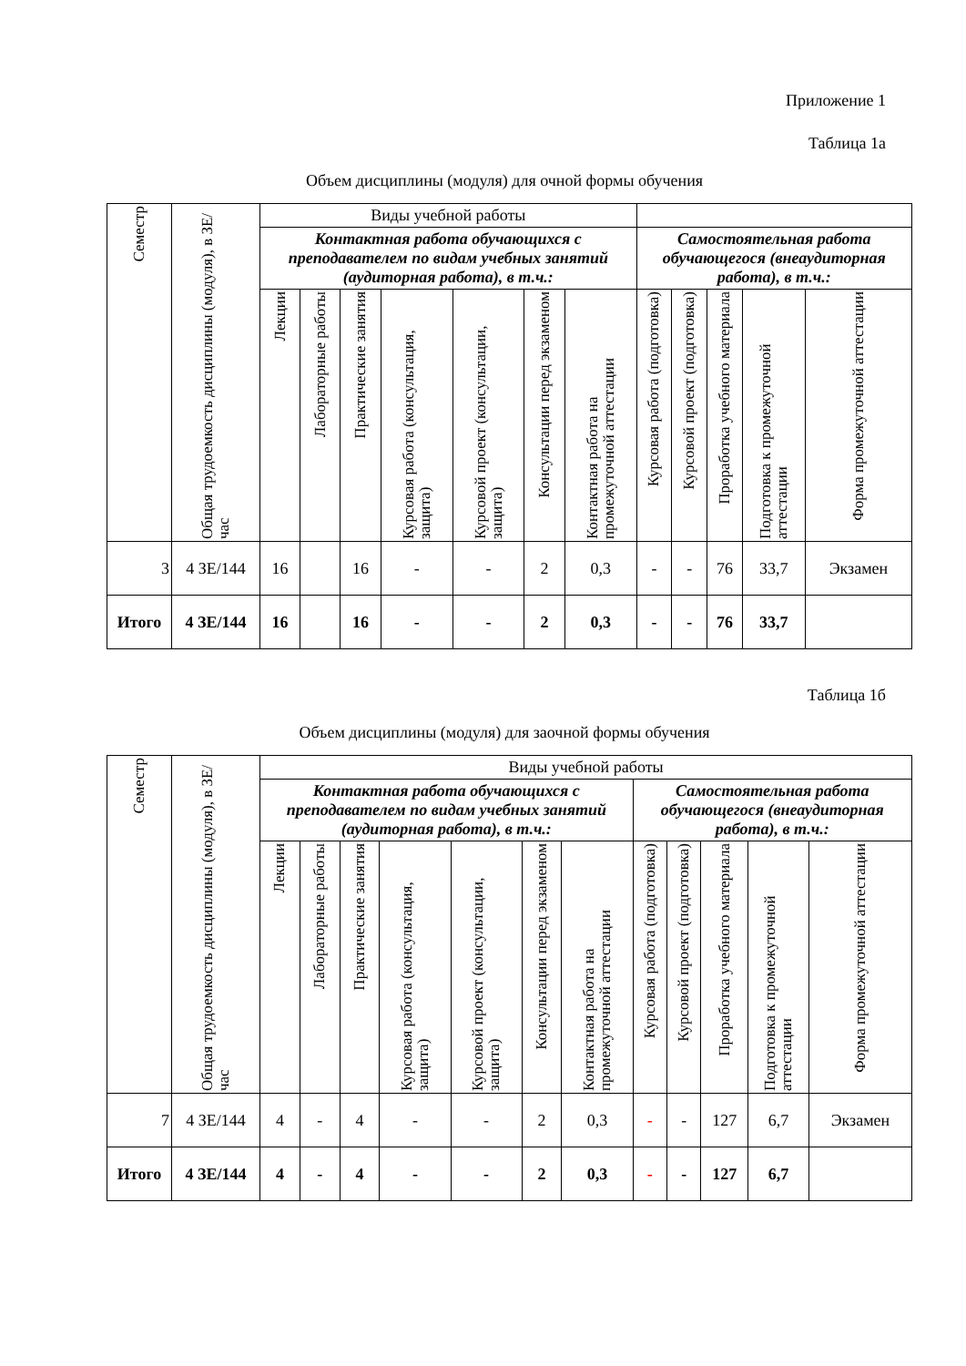Приложение 1
Таблица 1а
Объем дисциплины (модуля) для очной формы обучения
| Семестр | Общая трудоемкость дисциплины (модуля), в ЗЕ/час | Виды учебной работы | | | | | | | | | | | |
| --- | --- | --- | --- | --- | --- | --- | --- | --- | --- | --- | --- | --- | --- |
| | | Контактная работа обучающихся с преподавателем по видам учебных занятий (аудиторная работа), в т.ч.: | | | | | | | Самостоятельная работа обучающегося (внеаудиторная работа), в т.ч.: | | | | |
| | | Лекции | Лабораторные работы | Практические занятия | Курсовая работа (консультация, защита) | Курсовой проект (консультации, защита) | Консультации перед экзаменом | Контактная работа на промежуточной аттестации | Курсовая работа (подготовка) | Курсовой проект (подготовка) | Проработка учебного материала | Подготовка к промежуточной аттестации | Форма промежуточной аттестации |
| 3 | 4 ЗЕ/144 | 16 | | 16 | - | - | 2 | 0,3 | - | - | 76 | 33,7 | Экзамен |
| Итого | 4 ЗЕ/144 | 16 | | 16 | - | - | 2 | 0,3 | - | - | 76 | 33,7 | |
Таблица 1б
Объем дисциплины (модуля) для заочной формы обучения
| Семестр | Общая трудоемкость дисциплины (модуля), в ЗЕ/час | Виды учебной работы | | | | | | | | | | | |
| --- | --- | --- | --- | --- | --- | --- | --- | --- | --- | --- | --- | --- | --- |
| | | Контактная работа обучающихся с преподавателем по видам учебных занятий (аудиторная работа), в т.ч.: | | | | | | | Самостоятельная работа обучающегося (внеаудиторная работа), в т.ч.: | | | | |
| | | Лекции | Лабораторные работы | Практические занятия | Курсовая работа (консультация, защита) | Курсовой проект (консультации, защита) | Консультации перед экзаменом | Контактная работа на промежуточной аттестации | Курсовая работа (подготовка) | Курсовой проект (подготовка) | Проработка учебного материала | Подготовка к промежуточной аттестации | Форма промежуточной аттестации |
| 7 | 4 ЗЕ/144 | 4 | - | 4 | - | - | 2 | 0,3 | - | - | 127 | 6,7 | Экзамен |
| Итого | 4 ЗЕ/144 | 4 | - | 4 | - | - | 2 | 0,3 | - | - | 127 | 6,7 | |